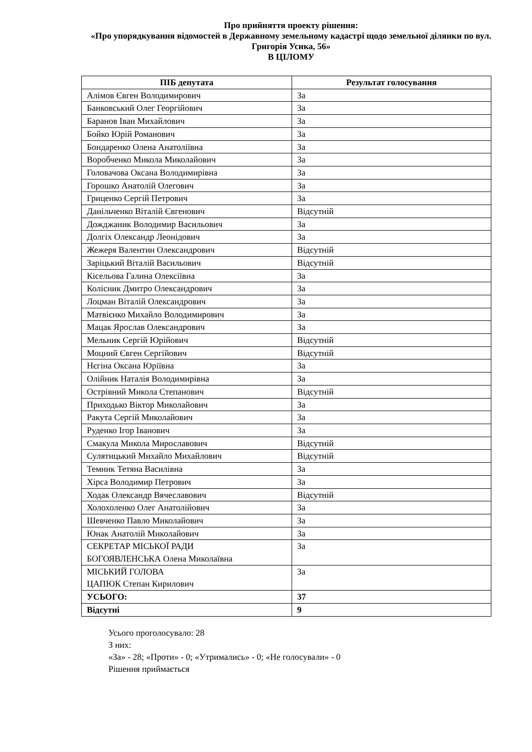Про прийняття проекту рішення:
«Про упорядкування відомостей в Державному земельному кадастрі щодо земельної ділянки по вул. Григорія Усика, 56»
В ЦІЛОМУ
| ПІБ депутата | Результат голосування |
| --- | --- |
| Алімов Євген Володимирович | За |
| Банковський Олег Георгійович | За |
| Баранов Іван Михайлович | За |
| Бойко Юрій Романович | За |
| Бондаренко Олена Анатоліївна | За |
| Воробченко Микола Миколайович | За |
| Головачова Оксана Володимирівна | За |
| Горошко Анатолій Олегович | За |
| Гриценко Сергій Петрович | За |
| Данільченко Віталій Євгенович | Відсутній |
| Дожджаник Володимир Васильович | За |
| Долгіх Олександр Леонідович | За |
| Жежеря Валентин Олександрович | Відсутній |
| Заріцький Віталій Васильович | Відсутній |
| Кісельова Галина Олексіївна | За |
| Колісник Дмитро Олександрович | За |
| Лоцман Віталій Олександрович | За |
| Матвієнко Михайло Володимирович | За |
| Мацак Ярослав Олександрович | За |
| Мельник Сергій Юрійович | Відсутній |
| Моцний Євген Сергійович | Відсутній |
| Нєгіна Оксана Юріївна | За |
| Олійник Наталія Володимирівна | За |
| Острівний Микола Степанович | Відсутній |
| Приходько Віктор Миколайович | За |
| Ракута Сергій Миколайович | За |
| Руденко Ігор Іванович | За |
| Смакула Микола Мирославович | Відсутній |
| Сулятицький Михайло Михайлович | Відсутній |
| Темник Тетяна Василівна | За |
| Хірса Володимир Петрович | За |
| Ходак Олександр Вячеславович | Відсутній |
| Холохоленко Олег Анатолійович | За |
| Шевченко Павло Миколайович | За |
| Юнак Анатолій Миколайович | За |
| СЕКРЕТАР МІСЬКОЇ РАДИ БОГОЯВЛЕНСЬКА Олена Миколаївна | За |
| МІСЬКИЙ ГОЛОВА ЦАПЮК Степан Кирилович | За |
| УСЬОГО: | 37 |
| Відсутні | 9 |
Усього проголосувало: 28
З них:
«За» - 28; «Проти» - 0; «Утримались» - 0; «Не голосували» - 0
Рішення приймається